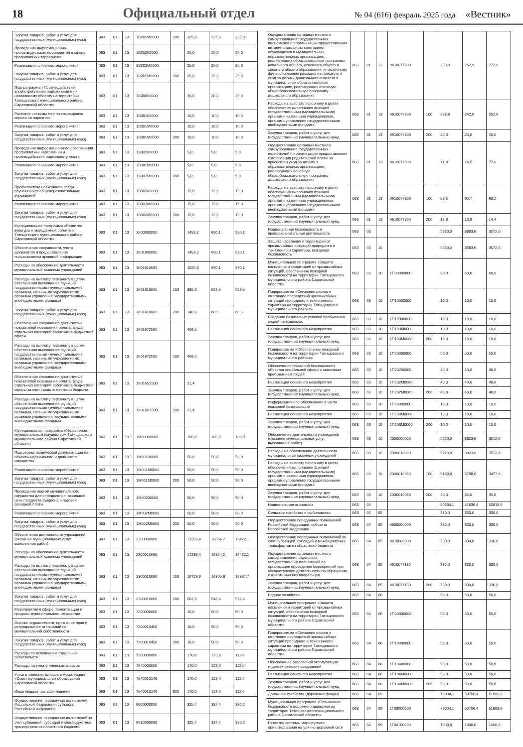18 Официальный отдел № 04 (616) февраль 2025 года «Вестник»
| Закупка товаров, работ и услуг для государственных (муниципальных) нужд | 063 | 01 | 13 | 1В201М0000 | 200 | 325,0 | 325,0 | 325,0 |
| Проведение информационно-пропагандистских мероприятий в сфере профилактики терроризма | 063 | 01 | 13 | 1В20200000 | | 25,0 | 25,0 | 25,0 |
| Реализация основного мероприятия | 063 | 01 | 13 | 1В202М0000 | | 25,0 | 25,0 | 25,0 |
| Закупка товаров, работ и услуг для государственных (муниципальных) нужд | 063 | 01 | 13 | 1В202М0000 | 200 | 25,0 | 25,0 | 25,0 |
| Подпрограмма «Противодействие злоупотреблению наркотиками и их незаконному обороту на территории Татищевского муниципального района Саратовской области» | 063 | 01 | 13 | 1В30000000 | | 30,0 | 30,0 | 30,0 |
| Развитие системы мер по сокращению спроса на наркотики | 063 | 01 | 13 | 1В30100000 | | 10,0 | 10,0 | 10,0 |
| Реализация основного мероприятия | 063 | 01 | 13 | 1В301М0000 | | 10,0 | 10,0 | 10,0 |
| Закупка товаров, работ и услуг для государственных (муниципальных) нужд | 063 | 01 | 13 | 1В301М0000 | 200 | 10,0 | 10,0 | 10,0 |
| Проведение информационного обеспечения профилактики наркомании и противодействия наркопреступности | 063 | 01 | 13 | 1В30200000 | | 5,0 | 5,0 | 5,0 |
| Реализация основного мероприятия | 063 | 01 | 13 | 1В302М0000 | | 5,0 | 5,0 | 5,0 |
| Закупка товаров, работ и услуг для государственных (муниципальных) нужд | 063 | 01 | 13 | 1В302М0000 | 200 | 5,0 | 5,0 | 5,0 |
| Профилактика наркомании среди обучающихся общеобразовательных учреждений | 063 | 01 | 13 | 1В30300000 | | 15,0 | 15,0 | 15,0 |
| Реализация основного мероприятия | 063 | 01 | 13 | 1В303М0000 | | 15,0 | 15,0 | 15,0 |
| Закупка товаров, работ и услуг для государственных (муниципальных) нужд | 063 | 01 | 13 | 1В303М0000 | 200 | 15,0 | 15,0 | 15,0 |
| Муниципальная программа «Развитие культуры и молодежной политики Татищевского муниципального района Саратовской области» | 063 | 01 | 13 | 1К00000000 | | 1453,2 | 690,1 | 590,1 |
| Обеспечение сохранности, учета документов и предоставление пользователям архивной информации | 063 | 01 | 13 | 1К01600000 | | 1453,2 | 690,1 | 590,1 |
| Расходы на обеспечение деятельности муниципальных казенных учреждений | 063 | 01 | 13 | 1К01610060 | | 1025,3 | 690,1 | 590,1 |
| Расходы на выплату персоналу в целях обеспечения выполнения функций государственными (муниципальными) органами, казенными учреждениями, органами управления государственными внебюджетными фондами | 063 | 01 | 13 | 1К01610060 | 100 | 885,3 | 629,5 | 529,5 |
| Закупка товаров, работ и услуг для государственных (муниципальных) нужд | 063 | 01 | 13 | 1К01610060 | 200 | 140,0 | 60,6 | 60,6 |
| Обеспечение сохранения достигнутых показателей повышения оплаты труда отдельных категорий работников бюджетной сферы | 063 | 01 | 13 | 1К01672500 | | 406,5 | | |
| Расходы на выплату персоналу в целях обеспечения выполнения функций государственными (муниципальными) органами, казенными учреждениями, органами управления государственными внебюджетными фондами | 063 | 01 | 13 | 1К01672500 | 100 | 406,5 | | |
| Обеспечение сохранения достигнутых показателей повышения оплаты труда отдельных категорий работников бюджетной сферы за счет средств местного бюджета | 063 | 01 | 13 | 1К016S2500 | | 21,4 | | |
| Расходы на выплату персоналу в целях обеспечения выполнения функций государственными (муниципальными) органами, казенными учреждениями, органами управления государственными внебюджетными фондами | 063 | 01 | 13 | 1К016S2500 | 100 | 21,4 | | |
| Муниципальная программа «Управление муниципальным имуществом Татищевского муниципального района Саратовской области» | 063 | 01 | 13 | 1М00000000 | | 100,0 | 100,0 | 100,0 |
| Подготовка технической документации на объекты недвижимого и движимого имущества | 063 | 01 | 13 | 1М00100000 | | 50,0 | 50,0 | 50,0 |
| Реализация основного мероприятия | 063 | 01 | 13 | 1М001М0000 | | 50,0 | 50,0 | 50,0 |
| Закупка товаров, работ и услуг для государственных (муниципальных) нужд | 063 | 01 | 13 | 1М001М0000 | 200 | 50,0 | 50,0 | 50,0 |
| Проведение оценки муниципального имущества для определения начальной цены предмета аукциона и годовой арендной платы | 063 | 01 | 13 | 1М00200000 | | 50,0 | 50,0 | 50,0 |
| Реализация основного мероприятия | 063 | 01 | 13 | 1М002М0000 | | 50,0 | 50,0 | 50,0 |
| Закупка товаров, работ и услуг для государственных (муниципальных) нужд | 063 | 01 | 13 | 1М002М0000 | 200 | 50,0 | 50,0 | 50,0 |
| Обеспечение деятельности учреждений (оказание муниципальных услуг, выполнение работ) | 063 | 01 | 13 | 2300000000 | | 17286,4 | 16854,2 | 16422,1 |
| Расходы на обеспечение деятельности муниципальных казенных учреждений | 063 | 01 | 13 | 2300010060 | | 17286,4 | 16854,2 | 16422,1 |
| Расходы на выплату персоналу в целях обеспечения выполнения функций государственными (муниципальными) органами, казенными учреждениями, органами управления государственными внебюджетными фондами | 063 | 01 | 13 | 2300010060 | 100 | 16723,9 | 16305,8 | 15887,7 |
| Закупка товаров, работ и услуг для государственных (муниципальных) нужд | 063 | 01 | 13 | 2300010060 | 200 | 562,5 | 548,4 | 534,4 |
| Мероприятия в сфере приватизации и продажи муниципального имущества | 063 | 01 | 13 | 7200000000 | | 10,0 | 50,0 | 50,0 |
| Оценка недвижимости, признание прав и регулирование отношений по муниципальной собственности | 063 | 01 | 13 | 7200010450 | | 10,0 | 50,0 | 50,0 |
| Закупка товаров, работ и услуг для государственных (муниципальных) нужд | 063 | 01 | 13 | 7200010450 | 200 | 10,0 | 50,0 | 50,0 |
| Расходы по исполнению отдельных обязательств | 063 | 01 | 13 | 7500000000 | | 170,0 | 123,0 | 112,0 |
| Расходы на уплату членских взносов | 063 | 01 | 13 | 7540000000 | | 170,0 | 123,0 | 112,0 |
| Уплата членских взносов в Ассоциацию «Совет муниципальных образований Саратовской области» | 063 | 01 | 13 | 7540010140 | | 170,0 | 123,0 | 112,0 |
| Иные бюджетные ассигнования | 063 | 01 | 13 | 7540010140 | 800 | 170,0 | 123,0 | 112,0 |
| Осуществление переданных полномочий Российской Федерации, субъекта Российской Федерации | 063 | 01 | 13 | 9600000000 | | 325,7 | 337,4 | 350,2 |
| Осуществление переданных полномочий за счет субвенций, субсидий и межбюджетных трансфертов из областного бюджета | 063 | 01 | 13 | 9610000000 | | 325,7 | 337,4 | 350,2 |
| Осуществление органами местного самоуправления государственных полномочий по организации предоставления питания отдельным категориям обучающихся в муниципальных образовательных организациях, реализующих образовательные программы начального общего, основного общего и среднего общего образования, и частичному финансированию расходов на присмотр и уход за детьми дошкольного возраста в муниципальных образовательных организациях, реализующих основную общеобразовательную программу дошкольного образования | 063 | 01 | 13 | 9610077300 | | 253,9 | 262,9 | 272,6 |
| Расходы на выплату персоналу в целях обеспечения выполнения функций государственными (муниципальными) органами, казенными учреждениями, органами управления государственными внебюджетными фондами | 063 | 01 | 13 | 9610077300 | 100 | 233,9 | 242,9 | 252,6 |
| Закупка товаров, работ и услуг для государственных (муниципальных) нужд | 063 | 01 | 13 | 9610077300 | 200 | 20,0 | 20,0 | 20,0 |
| Осуществление органами местного самоуправления государственных полномочий по организации предоставления компенсации родительской платы за присмотр и уход за детьми в образовательных организациях, реализующих основную общеобразовательную программу дошкольного образования | 063 | 01 | 13 | 9610077800 | | 71,8 | 74,5 | 77,6 |
| Расходы на выплату персоналу в целях обеспечения выполнения функций государственными (муниципальными) органами, казенными учреждениями, органами управления государственными внебюджетными фондами | 063 | 01 | 13 | 9610077800 | 100 | 58,5 | 60,7 | 63,2 |
| Закупка товаров, работ и услуг для государственных (муниципальных) нужд | 063 | 01 | 13 | 9610077800 | 200 | 13,3 | 13,8 | 14,4 |
| Национальная безопасность и правоохранительная деятельность | 063 | 03 | | | | 5280,0 | 3883,6 | 3572,0 |
| Защита населения и территории от чрезвычайных ситуаций природного и техногенного характера, пожарная безопасность | 063 | 03 | 10 | | | 5280,0 | 3883,6 | 3572,0 |
| Муниципальная программа «Защита населения и территорий от чрезвычайных ситуаций, обеспечение пожарной безопасности на территории Татищевского муниципального района Саратовской области» | 063 | 03 | 10 | 1П00000000 | | 60,0 | 60,0 | 60,0 |
| Подпрограмма «Снижение рисков и смягчение последствий чрезвычайных ситуаций природного и техногенного характера на территории Татищевского муниципального района» | 063 | 03 | 10 | 1П10000000 | | 10,0 | 10,0 | 10,0 |
| Создание безопасных условий пребывания людей на водоемах | 063 | 03 | 10 | 1П10300000 | | 10,0 | 10,0 | 10,0 |
| Реализация основного мероприятия | 063 | 03 | 10 | 1П103М0000 | | 10,0 | 10,0 | 10,0 |
| Закупка товаров, работ и услуг для государственных (муниципальных) нужд | 063 | 03 | 10 | 1П103М0000 | 200 | 10,0 | 10,0 | 10,0 |
| Подпрограмма «Обеспечение пожарной безопасности на территории Татищевского муниципального района» | 063 | 03 | 10 | 1П20000000 | | 50,0 | 50,0 | 50,0 |
| Обеспечение пожарной безопасности объектов социальной сферы с массовым пребыванием людей | 063 | 03 | 10 | 1П20200000 | | 40,0 | 40,0 | 40,0 |
| Реализация основного мероприятия | 063 | 03 | 10 | 1П202М0000 | | 40,0 | 40,0 | 40,0 |
| Закупка товаров, работ и услуг для государственных (муниципальных) нужд | 063 | 03 | 10 | 1П202М0000 | 200 | 40,0 | 40,0 | 40,0 |
| Информационное обеспечение в части пожарной безопасности | 063 | 03 | 10 | 1П20300000 | | 10,0 | 10,0 | 10,0 |
| Реализация основного мероприятия | 063 | 03 | 10 | 1П203М0000 | | 10,0 | 10,0 | 10,0 |
| Закупка товаров, работ и услуг для государственных (муниципальных) нужд | 063 | 03 | 10 | 1П203М0000 | 200 | 10,0 | 10,0 | 10,0 |
| Обеспечение деятельности учреждений (оказание муниципальных услуг, выполнение работ) | 063 | 03 | 10 | 2300000000 | | 5220,0 | 3823,6 | 3512,0 |
| Расходы на обеспечение деятельности муниципальных казенных учреждений | 063 | 03 | 10 | 2300010060 | | 5220,0 | 3823,6 | 3512,0 |
| Расходы на выплату персоналу в целях обеспечения выполнения функций государственными (муниципальными) органами, казенными учреждениями, органами управления государственными внебюджетными фондами | 063 | 03 | 10 | 2300010060 | 100 | 5180,0 | 3788,6 | 3477,0 |
| Закупка товаров, работ и услуг для государственных (муниципальных) нужд | 063 | 03 | 10 | 2300010060 | 200 | 40,0 | 35,0 | 35,0 |
| Национальная экономика | 063 | 04 | | | | 80534,1 | 51636,4 | 52818,6 |
| Сельское хозяйство и рыболовство | 063 | 04 | 05 | | | 330,0 | 330,0 | 330,0 |
| Осуществление переданных полномочий Российской Федерации, субъекта Российской Федерации | 063 | 04 | 05 | 9600000000 | | 330,0 | 330,0 | 330,0 |
| Осуществление переданных полномочий за счет субвенций, субсидий и межбюджетных трансфертов из областного бюджета | 063 | 04 | 05 | 9610000000 | | 330,0 | 330,0 | 330,0 |
| Осуществление органами местного самоуправления отдельных государственных полномочий по организации проведения мероприятий при осуществлении деятельности по обращению с животными без владельцев | 063 | 04 | 05 | 9610077130 | | 330,0 | 330,0 | 330,0 |
| Закупка товаров, работ и услуг для государственных (муниципальных) нужд | 063 | 04 | 05 | 9610077130 | 200 | 330,0 | 330,0 | 330,0 |
| Водное хозяйство | 063 | 04 | 06 | | | 50,0 | 50,0 | 50,0 |
| Муниципальная программа «Защита населения и территорий от чрезвычайных ситуаций, обеспечение пожарной безопасности на территории Татищевского муниципального района Саратовской области» | 063 | 04 | 06 | 1П00000000 | | 50,0 | 50,0 | 50,0 |
| Подпрограмма «Снижение рисков и смягчение последствий чрезвычайных ситуаций природного и техногенного характера на территории Татищевского муниципального района Саратовской области» | 063 | 04 | 06 | 1П10000000 | | 50,0 | 50,0 | 50,0 |
| Обеспечение безопасной эксплуатации гидротехнических соединений | 063 | 04 | 06 | 1П10400000 | | 50,0 | 50,0 | 50,0 |
| Реализация основного мероприятия | 063 | 04 | 06 | 1П104М0000 | | 50,0 | 50,0 | 50,0 |
| Закупка товаров, работ и услуг для государственных (муниципальных) нужд | 063 | 04 | 06 | 1П104М0000 | 200 | 50,0 | 50,0 | 50,0 |
| Дорожное хозяйство (дорожные фонды) | 063 | 04 | 09 | | | 79004,1 | 50706,4 | 51888,6 |
| Муниципальная программа «Повышение безопасности дорожного движения на территории Татищевского муниципального района Саратовской области» | 063 | 04 | 09 | 1Г00000000 | | 79004,1 | 50706,4 | 51888,6 |
| Развитие системы маршрутного ориентирования на улично-дорожной сети | 063 | 04 | 09 | 1Г00100000 | | 1000,0 | 1000,0 | 1000,0 |